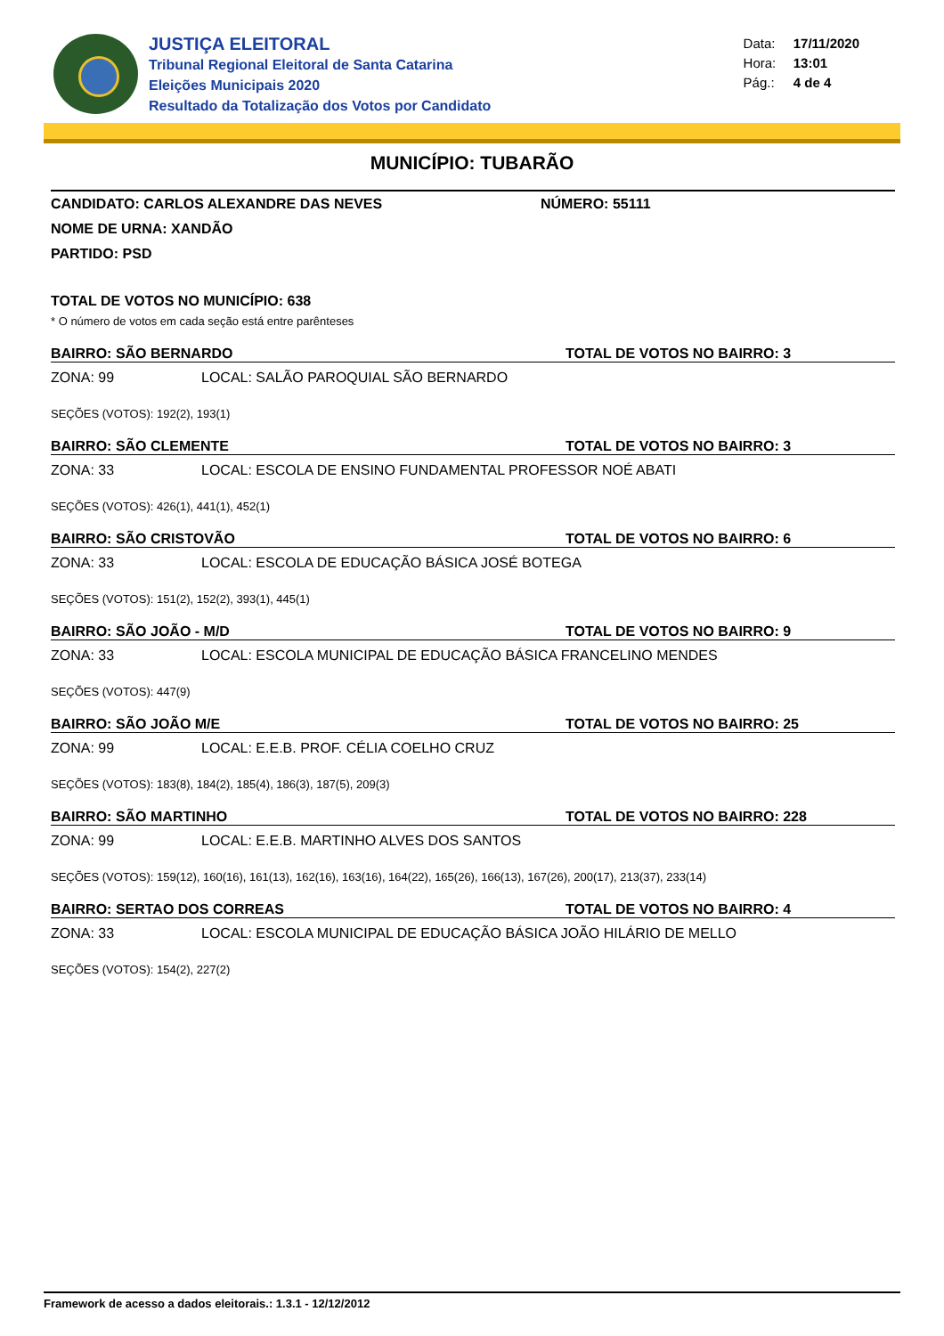JUSTIÇA ELEITORAL
Tribunal Regional Eleitoral de Santa Catarina
Eleições Municipais 2020
Resultado da Totalização dos Votos por Candidato
Data: 17/11/2020
Hora: 13:01
Pág.: 4 de 4
MUNICÍPIO: TUBARÃO
CANDIDATO: CARLOS ALEXANDRE DAS NEVES NÚMERO: 55111
NOME DE URNA: XANDÃO
PARTIDO: PSD
TOTAL DE VOTOS NO MUNICÍPIO: 638
* O número de votos em cada seção está entre parênteses
BAIRRO: SÃO BERNARDO TOTAL DE VOTOS NO BAIRRO: 3
ZONA: 99 LOCAL: SALÃO PAROQUIAL SÃO BERNARDO
SEÇÕES (VOTOS): 192(2), 193(1)
BAIRRO: SÃO CLEMENTE TOTAL DE VOTOS NO BAIRRO: 3
ZONA: 33 LOCAL: ESCOLA DE ENSINO FUNDAMENTAL PROFESSOR NOÉ ABATI
SEÇÕES (VOTOS): 426(1), 441(1), 452(1)
BAIRRO: SÃO CRISTOVÃO TOTAL DE VOTOS NO BAIRRO: 6
ZONA: 33 LOCAL: ESCOLA DE EDUCAÇÃO BÁSICA JOSÉ BOTEGA
SEÇÕES (VOTOS): 151(2), 152(2), 393(1), 445(1)
BAIRRO: SÃO JOÃO - M/D TOTAL DE VOTOS NO BAIRRO: 9
ZONA: 33 LOCAL: ESCOLA MUNICIPAL DE EDUCAÇÃO BÁSICA FRANCELINO MENDES
SEÇÕES (VOTOS): 447(9)
BAIRRO: SÃO JOÃO M/E TOTAL DE VOTOS NO BAIRRO: 25
ZONA: 99 LOCAL: E.E.B. PROF. CÉLIA COELHO CRUZ
SEÇÕES (VOTOS): 183(8), 184(2), 185(4), 186(3), 187(5), 209(3)
BAIRRO: SÃO MARTINHO TOTAL DE VOTOS NO BAIRRO: 228
ZONA: 99 LOCAL: E.E.B. MARTINHO ALVES DOS SANTOS
SEÇÕES (VOTOS): 159(12), 160(16), 161(13), 162(16), 163(16), 164(22), 165(26), 166(13), 167(26), 200(17), 213(37), 233(14)
BAIRRO: SERTAO DOS CORREAS TOTAL DE VOTOS NO BAIRRO: 4
ZONA: 33 LOCAL: ESCOLA MUNICIPAL DE EDUCAÇÃO BÁSICA JOÃO HILÁRIO DE MELLO
SEÇÕES (VOTOS): 154(2), 227(2)
Framework de acesso a dados eleitorais.: 1.3.1 - 12/12/2012